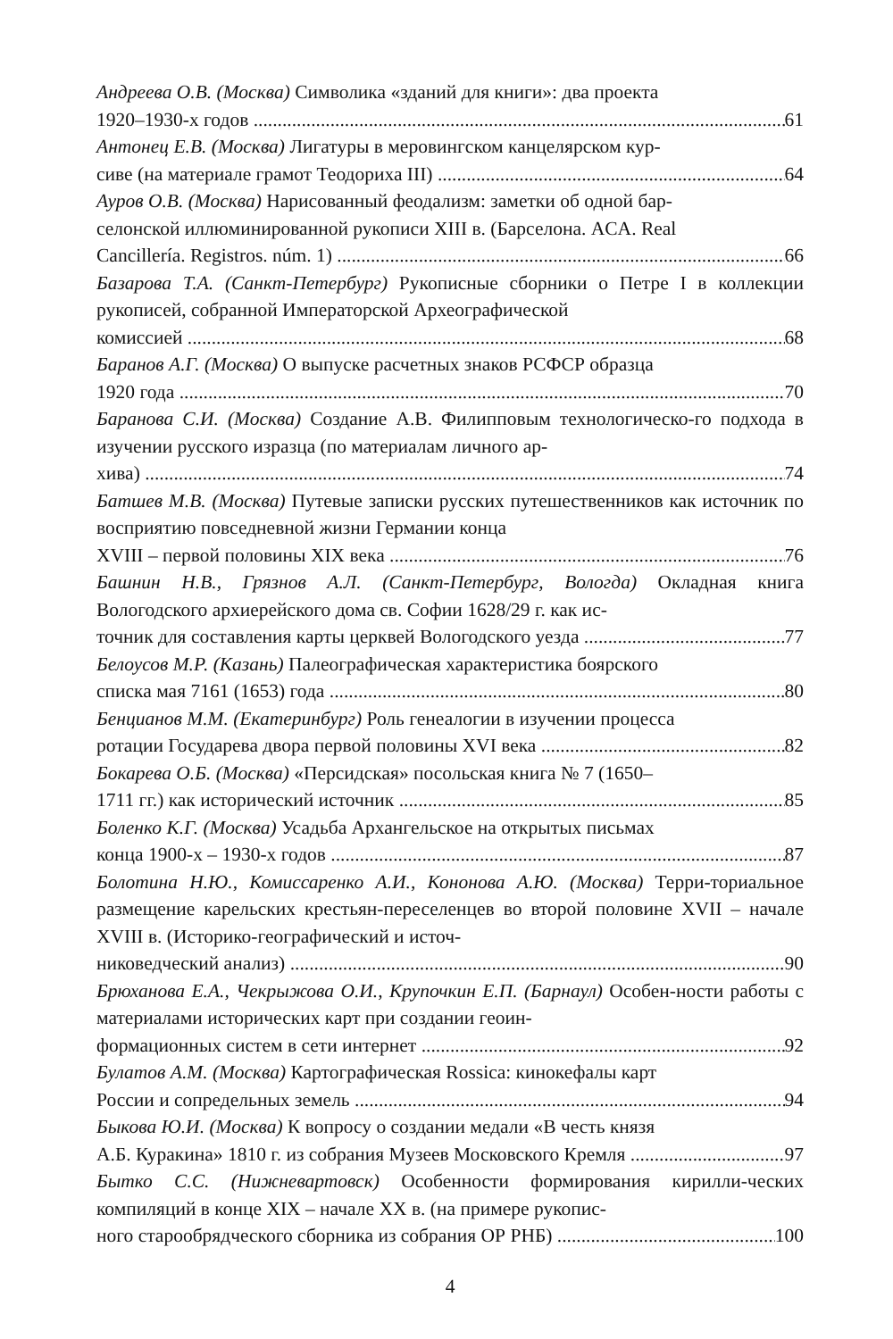Андреева О.В. (Москва) Символика «зданий для книги»: два проекта
1920–1930-х годов 61
Антонец Е.В. (Москва) Лигатуры в меровингском канцелярском кур-
сиве (на материале грамот Теодориха III) 64
Ауров О.В. (Москва) Нарисованный феодализм: заметки об одной бар-
селонской иллюминированной рукописи XIII в. (Барселона. ACA. Real
Cancillería. Registros. núm. 1) 66
Базарова Т.А. (Санкт-Петербург) Рукописные сборники о Петре I в коллекции рукописей, собранной Императорской Археографической
комиссией 68
Баранов А.Г. (Москва) О выпуске расчетных знаков РСФСР образца
1920 года 70
Баранова С.И. (Москва) Создание А.В. Филипповым технологическо-го подхода в изучении русского изразца (по материалам личного ар-
хива) 74
Батшев М.В. (Москва) Путевые записки русских путешественников как источник по восприятию повседневной жизни Германии конца
XVIII – первой половины XIX века 76
Башнин Н.В., Грязнов А.Л. (Санкт-Петербург, Вологда) Окладная книга Вологодского архиерейского дома св. Софии 1628/29 г. как ис-
точник для составления карты церквей Вологодского уезда 77
Белоусов М.Р. (Казань) Палеографическая характеристика боярского
списка мая 7161 (1653) года 80
Бенцианов М.М. (Екатеринбург) Роль генеалогии в изучении процесса
ротации Государева двора первой половины XVI века 82
Бокарева О.Б. (Москва) «Персидская» посольская книга № 7 (1650–
1711 гг.) как исторический источник 85
Боленко К.Г. (Москва) Усадьба Архангельское на открытых письмах
конца 1900-х – 1930-х годов 87
Болотина Н.Ю., Комиссаренко А.И., Кононова А.Ю. (Москва) Терри-ториальное размещение карельских крестьян-переселенцев во второй половине XVII – начале XVIII в. (Историко-географический и источ-
никоведческий анализ) 90
Брюханова Е.А., Чекрыжова О.И., Крупочкин Е.П. (Барнаул) Особен-ности работы с материалами исторических карт при создании геоин-
формационных систем в сети интернет 92
Булатов А.М. (Москва) Картографическая Rossica: кинокефалы карт
России и сопредельных земель 94
Быкова Ю.И. (Москва) К вопросу о создании медали «В честь князя
А.Б. Куракина» 1810 г. из собрания Музеев Московского Кремля 97
Бытко С.С. (Нижневартовск) Особенности формирования кирилли-ческих компиляций в конце XIX – начале XX в. (на примере рукопис-
ного старообрядческого сборника из собрания ОР РНБ) 100
4